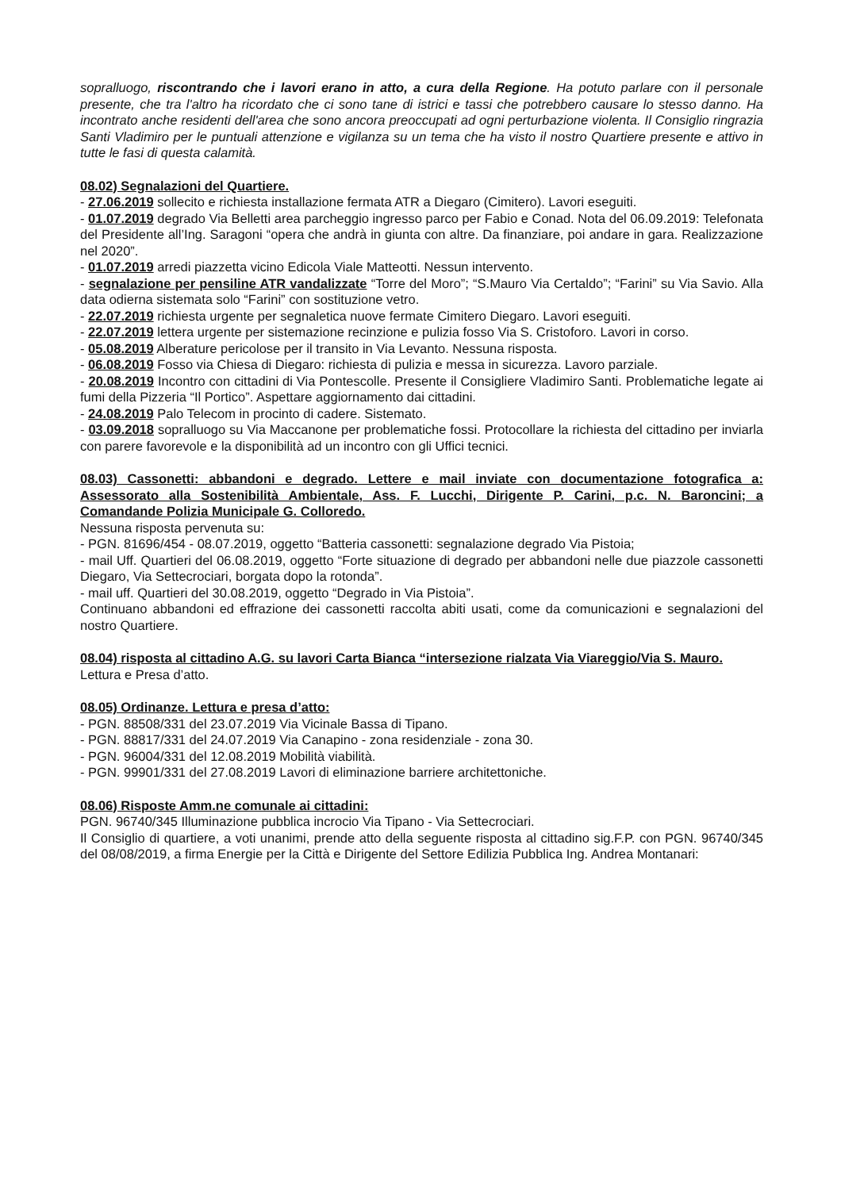sopralluogo, riscontrando che i lavori erano in atto, a cura della Regione. Ha potuto parlare con il personale presente, che tra l'altro ha ricordato che ci sono tane di istrici e tassi che potrebbero causare lo stesso danno. Ha incontrato anche residenti dell'area che sono ancora preoccupati ad ogni perturbazione violenta. Il Consiglio ringrazia Santi Vladimiro per le puntuali attenzione e vigilanza su un tema che ha visto il nostro Quartiere presente e attivo in tutte le fasi di questa calamità.
08.02) Segnalazioni del Quartiere.
- 27.06.2019 sollecito e richiesta installazione fermata ATR a Diegaro (Cimitero). Lavori eseguiti.
- 01.07.2019 degrado Via Belletti area parcheggio ingresso parco per Fabio e Conad. Nota del 06.09.2019: Telefonata del Presidente all’Ing. Saragoni “opera che andrà in giunta con altre. Da finanziare, poi andare in gara. Realizzazione nel 2020”.
- 01.07.2019 arredi piazzetta vicino Edicola Viale Matteotti. Nessun intervento.
- segnalazione per pensiline ATR vandalizzate “Torre del Moro”; “S.Mauro Via Certaldo”; “Farini” su Via Savio. Alla data odierna sistemata solo “Farini” con sostituzione vetro.
- 22.07.2019 richiesta urgente per segnaletica nuove fermate Cimitero Diegaro. Lavori eseguiti.
- 22.07.2019 lettera urgente per sistemazione recinzione e pulizia fosso Via S. Cristoforo. Lavori in corso.
- 05.08.2019 Alberature pericolose per il transito in Via Levanto. Nessuna risposta.
- 06.08.2019 Fosso via Chiesa di Diegaro: richiesta di pulizia e messa in sicurezza. Lavoro parziale.
- 20.08.2019 Incontro con cittadini di Via Pontescolle. Presente il Consigliere Vladimiro Santi. Problematiche legate ai fumi della Pizzeria “Il Portico”. Aspettare aggiornamento dai cittadini.
- 24.08.2019 Palo Telecom in procinto di cadere. Sistemato.
- 03.09.2018 sopralluogo su Via Maccanone per problematiche fossi. Protocollare la richiesta del cittadino per inviarla con parere favorevole e la disponibilità ad un incontro con gli Uffici tecnici.
08.03) Cassonetti: abbandoni e degrado. Lettere e mail inviate con documentazione fotografica a: Assessorato alla Sostenibilità Ambientale, Ass. F. Lucchi, Dirigente P. Carini, p.c. N. Baroncini; a Comandande Polizia Municipale G. Colloredo.
Nessuna risposta pervenuta su:
- PGN. 81696/454 - 08.07.2019, oggetto “Batteria cassonetti: segnalazione degrado Via Pistoia;
- mail Uff. Quartieri del 06.08.2019, oggetto “Forte situazione di degrado per abbandoni nelle due piazzole cassonetti Diegaro, Via Settecrociari, borgata dopo la rotonda”.
- mail uff. Quartieri del 30.08.2019, oggetto “Degrado in Via Pistoia”.
Continuano abbandoni ed effrazione dei cassonetti raccolta abiti usati, come da comunicazioni e segnalazioni del nostro Quartiere.
08.04) risposta al cittadino A.G. su lavori Carta Bianca “intersezione rialzata Via Viareggio/Via S. Mauro.
Lettura e Presa d’atto.
08.05) Ordinanze. Lettura e presa d’atto:
- PGN. 88508/331 del 23.07.2019 Via Vicinale Bassa di Tipano.
- PGN. 88817/331 del 24.07.2019 Via Canapino - zona residenziale - zona 30.
- PGN. 96004/331 del 12.08.2019 Mobilità viabilità.
- PGN. 99901/331 del 27.08.2019 Lavori di eliminazione barriere architettoniche.
08.06) Risposte Amm.ne comunale ai cittadini:
PGN. 96740/345 Illuminazione pubblica incrocio Via Tipano - Via Settecrociari.
Il Consiglio di quartiere, a voti unanimi, prende atto della seguente risposta al cittadino sig.F.P. con PGN. 96740/345 del 08/08/2019, a firma Energie per la Città e Dirigente del Settore Edilizia Pubblica Ing. Andrea Montanari: